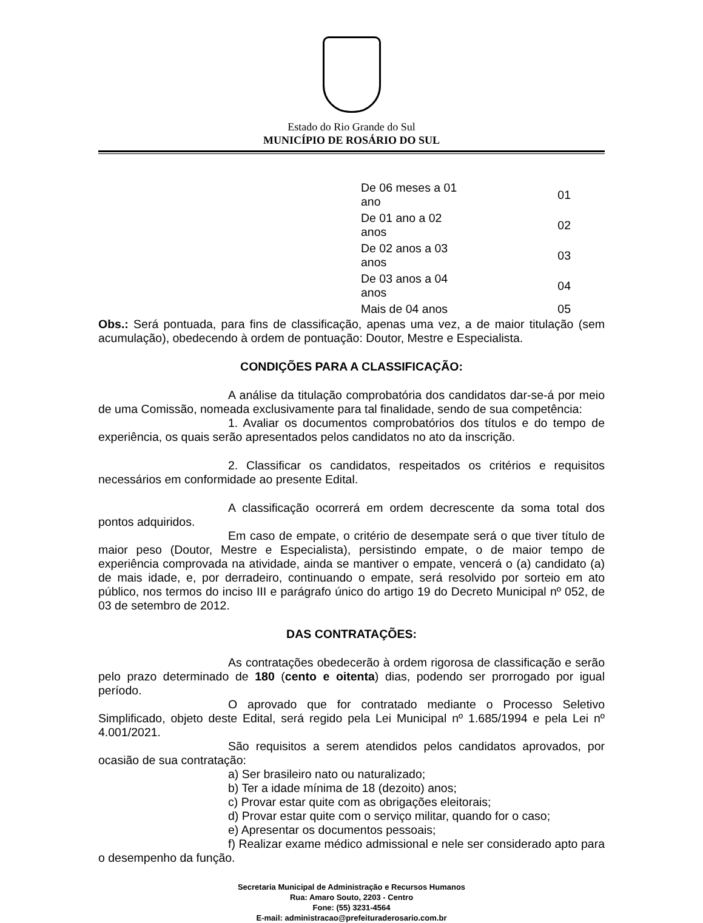Estado do Rio Grande do Sul
MUNICÍPIO DE ROSÁRIO DO SUL
| De 06 meses a 01 ano | 01 |
| De 01 ano a 02 anos | 02 |
| De 02 anos a 03 anos | 03 |
| De 03 anos a 04 anos | 04 |
| Mais de 04 anos | 05 |
Obs.: Será pontuada, para fins de classificação, apenas uma vez, a de maior titulação (sem acumulação), obedecendo à ordem de pontuação: Doutor, Mestre e Especialista.
CONDIÇÕES PARA A CLASSIFICAÇÃO:
A análise da titulação comprobatória dos candidatos dar-se-á por meio de uma Comissão, nomeada exclusivamente para tal finalidade, sendo de sua competência:
1. Avaliar os documentos comprobatórios dos títulos e do tempo de experiência, os quais serão apresentados pelos candidatos no ato da inscrição.
2. Classificar os candidatos, respeitados os critérios e requisitos necessários em conformidade ao presente Edital.
A classificação ocorrerá em ordem decrescente da soma total dos pontos adquiridos.
Em caso de empate, o critério de desempate será o que tiver título de maior peso (Doutor, Mestre e Especialista), persistindo empate, o de maior tempo de experiência comprovada na atividade, ainda se mantiver o empate, vencerá o (a) candidato (a) de mais idade, e, por derradeiro, continuando o empate, será resolvido por sorteio em ato público, nos termos do inciso III e parágrafo único do artigo 19 do Decreto Municipal nº 052, de 03 de setembro de 2012.
DAS CONTRATAÇÕES:
As contratações obedecerão à ordem rigorosa de classificação e serão pelo prazo determinado de 180 (cento e oitenta) dias, podendo ser prorrogado por igual período.
O aprovado que for contratado mediante o Processo Seletivo Simplificado, objeto deste Edital, será regido pela Lei Municipal nº 1.685/1994 e pela Lei nº 4.001/2021.
São requisitos a serem atendidos pelos candidatos aprovados, por ocasião de sua contratação:
a) Ser brasileiro nato ou naturalizado;
b) Ter a idade mínima de 18 (dezoito) anos;
c) Provar estar quite com as obrigações eleitorais;
d) Provar estar quite com o serviço militar, quando for o caso;
e) Apresentar os documentos pessoais;
f) Realizar exame médico admissional e nele ser considerado apto para o desempenho da função.
Secretaria Municipal de Administração e Recursos Humanos
Rua: Amaro Souto, 2203 - Centro
Fone: (55) 3231-4564
E-mail: administracao@prefeituraderosario.com.br